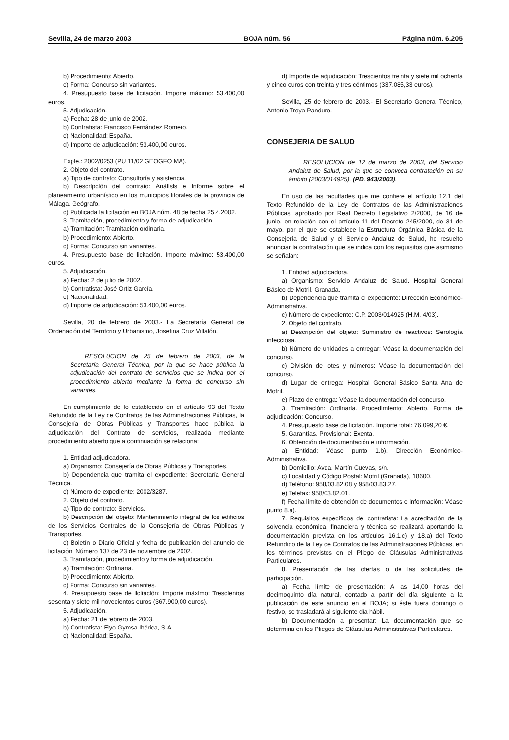Sevilla, 24 de marzo 2003 BOJA núm. 56 Página núm. 6.205
b) Procedimiento: Abierto.
c) Forma: Concurso sin variantes.
4. Presupuesto base de licitación. Importe máximo: 53.400,00 euros.
5. Adjudicación.
a) Fecha: 28 de junio de 2002.
b) Contratista: Francisco Fernández Romero.
c) Nacionalidad: España.
d) Importe de adjudicación: 53.400,00 euros.
Expte.: 2002/0253 (PU 11/02 GEOGFO MA).
2. Objeto del contrato.
a) Tipo de contrato: Consultoría y asistencia.
b) Descripción del contrato: Análisis e informe sobre el planeamiento urbanístico en los municipios litorales de la provincia de Málaga. Geógrafo.
c) Publicada la licitación en BOJA núm. 48 de fecha 25.4.2002.
3. Tramitación, procedimiento y forma de adjudicación.
a) Tramitación: Tramitación ordinaria.
b) Procedimiento: Abierto.
c) Forma: Concurso sin variantes.
4. Presupuesto base de licitación. Importe máximo: 53.400,00 euros.
5. Adjudicación.
a) Fecha: 2 de julio de 2002.
b) Contratista: José Ortiz García.
c) Nacionalidad:
d) Importe de adjudicación: 53.400,00 euros.
Sevilla, 20 de febrero de 2003.- La Secretaría General de Ordenación del Territorio y Urbanismo, Josefina Cruz Villalón.
RESOLUCION de 25 de febrero de 2003, de la Secretaría General Técnica, por la que se hace pública la adjudicación del contrato de servicios que se indica por el procedimiento abierto mediante la forma de concurso sin variantes.
En cumplimiento de lo establecido en el artículo 93 del Texto Refundido de la Ley de Contratos de las Administraciones Públicas, la Consejería de Obras Públicas y Transportes hace pública la adjudicación del Contrato de servicios, realizada mediante procedimiento abierto que a continuación se relaciona:
1. Entidad adjudicadora.
a) Organismo: Consejería de Obras Públicas y Transportes.
b) Dependencia que tramita el expediente: Secretaría General Técnica.
c) Número de expediente: 2002/3287.
2. Objeto del contrato.
a) Tipo de contrato: Servicios.
b) Descripción del objeto: Mantenimiento integral de los edificios de los Servicios Centrales de la Consejería de Obras Públicas y Transportes.
c) Boletín o Diario Oficial y fecha de publicación del anuncio de licitación: Número 137 de 23 de noviembre de 2002.
3. Tramitación, procedimiento y forma de adjudicación.
a) Tramitación: Ordinaria.
b) Procedimiento: Abierto.
c) Forma: Concurso sin variantes.
4. Presupuesto base de licitación: Importe máximo: Trescientos sesenta y siete mil novecientos euros (367.900,00 euros).
5. Adjudicación.
a) Fecha: 21 de febrero de 2003.
b) Contratista: Elyo Gymsa Ibérica, S.A.
c) Nacionalidad: España.
d) Importe de adjudicación: Trescientos treinta y siete mil ochenta y cinco euros con treinta y tres céntimos (337.085,33 euros).
Sevilla, 25 de febrero de 2003.- El Secretario General Técnico, Antonio Troya Panduro.
CONSEJERIA DE SALUD
RESOLUCION de 12 de marzo de 2003, del Servicio Andaluz de Salud, por la que se convoca contratación en su ámbito (2003/014925). (PD. 943/2003).
En uso de las facultades que me confiere el artículo 12.1 del Texto Refundido de la Ley de Contratos de las Administraciones Públicas, aprobado por Real Decreto Legislativo 2/2000, de 16 de junio, en relación con el artículo 11 del Decreto 245/2000, de 31 de mayo, por el que se establece la Estructura Orgánica Básica de la Consejería de Salud y el Servicio Andaluz de Salud, he resuelto anunciar la contratación que se indica con los requisitos que asimismo se señalan:
1. Entidad adjudicadora.
a) Organismo: Servicio Andaluz de Salud. Hospital General Básico de Motril. Granada.
b) Dependencia que tramita el expediente: Dirección Económico-Administrativa.
c) Número de expediente: C.P. 2003/014925 (H.M. 4/03).
2. Objeto del contrato.
a) Descripción del objeto: Suministro de reactivos: Serología infecciosa.
b) Número de unidades a entregar: Véase la documentación del concurso.
c) División de lotes y números: Véase la documentación del concurso.
d) Lugar de entrega: Hospital General Básico Santa Ana de Motril.
e) Plazo de entrega: Véase la documentación del concurso.
3. Tramitación: Ordinaria. Procedimiento: Abierto. Forma de adjudicación: Concurso.
4. Presupuesto base de licitación. Importe total: 76.099,20 €.
5. Garantías. Provisional: Exenta.
6. Obtención de documentación e información.
a) Entidad: Véase punto 1.b). Dirección Económico-Administrativa.
b) Domicilio: Avda. Martín Cuevas, s/n.
c) Localidad y Código Postal: Motril (Granada), 18600.
d) Teléfono: 958/03.82.08 y 958/03.83.27.
e) Telefax: 958/03.82.01.
f) Fecha límite de obtención de documentos e información: Véase punto 8.a).
7. Requisitos específicos del contratista: La acreditación de la solvencia económica, financiera y técnica se realizará aportando la documentación prevista en los artículos 16.1.c) y 18.a) del Texto Refundido de la Ley de Contratos de las Administraciones Públicas, en los términos previstos en el Pliego de Cláusulas Administrativas Particulares.
8. Presentación de las ofertas o de las solicitudes de participación.
a) Fecha límite de presentación: A las 14,00 horas del decimoquinto día natural, contado a partir del día siguiente a la publicación de este anuncio en el BOJA; si éste fuera domingo o festivo, se trasladará al siguiente día hábil.
b) Documentación a presentar: La documentación que se determina en los Pliegos de Cláusulas Administrativas Particulares.